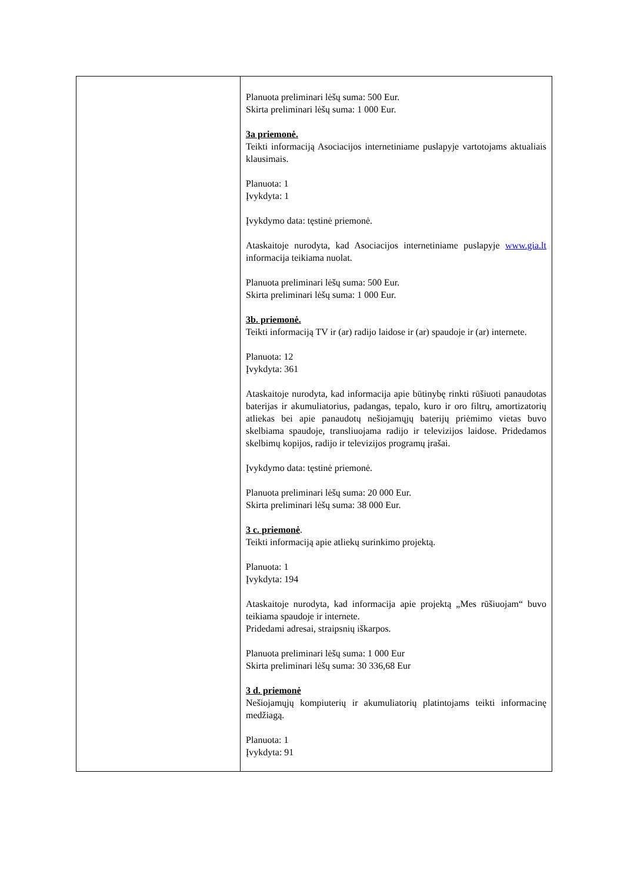| | Planuota preliminari lėšų suma: 500 Eur. Skirta preliminari lėšų suma: 1 000 Eur. 3a priemonė. Teikti informaciją Asociacijos internetiniame puslapyje vartotojams aktualiais klausimais. Planuota: 1 Įvykdyta: 1 Įvykdymo data: tęstinė priemonė. Ataskaitoje nurodyta, kad Asociacijos internetiniame puslapyje www.gia.lt informacija teikiama nuolat. Planuota preliminari lėšų suma: 500 Eur. Skirta preliminari lėšų suma: 1 000 Eur. 3b. priemonė. Teikti informaciją TV ir (ar) radijo laidose ir (ar) spaudoje ir (ar) internete. Planuota: 12 Įvykdyta: 361 Ataskaitoje nurodyta, kad informacija apie būtinybę rinkti rūšiuoti panaudotas baterijas ir akumuliatorius, padangas, tepalo, kuro ir oro filtrų, amortizatorių atliekas bei apie panaudotų nešiojamųjų baterijų priėmimo vietas buvo skelbiama spaudoje, transliuojama radijo ir televizijos laidose. Pridedamos skelbimų kopijos, radijo ir televizijos programų įrašai. Įvykdymo data: tęstinė priemonė. Planuota preliminari lėšų suma: 20 000 Eur. Skirta preliminari lėšų suma: 38 000 Eur. 3 c. priemonė . Teikti informaciją apie atliekų surinkimo projektą. Planuota: 1 Įvykdyta: 194 Ataskaitoje nurodyta, kad informacija apie projektą „Mes rūšiuojam“ buvo teikiama spaudoje ir internete. Pridedami adresai, straipsnių iškarpos. Planuota preliminari lėšų suma: 1 000 Eur Skirta preliminari lėšų suma: 30 336,68 Eur 3 d. priemonė Nešiojamųjų kompiuterių ir akumuliatorių platintojams teikti informacinę medžiagą. Planuota: 1 Įvykdyta: 91 |